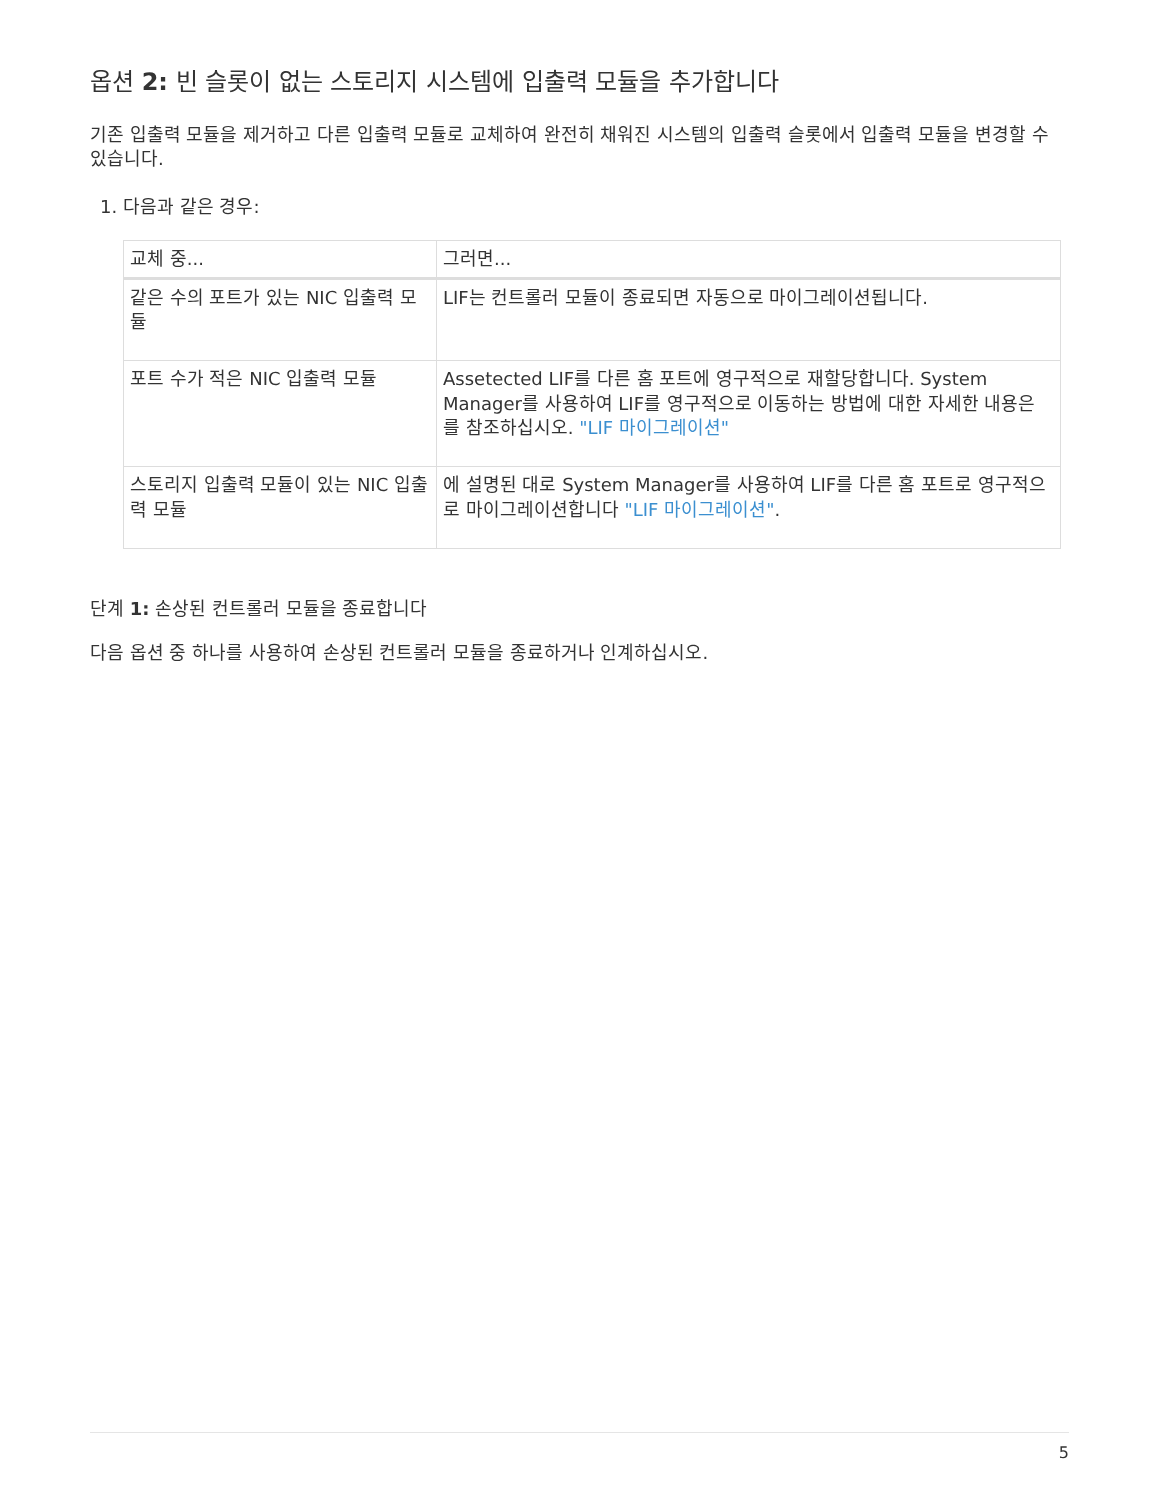옵션 2: 빈 슬롯이 없는 스토리지 시스템에 입출력 모듈을 추가합니다
기존 입출력 모듈을 제거하고 다른 입출력 모듈로 교체하여 완전히 채워진 시스템의 입출력 슬롯에서 입출력 모듈을 변경할 수 있습니다.
1. 다음과 같은 경우:
| 교체 중... | 그러면... |
| --- | --- |
| 같은 수의 포트가 있는 NIC 입출력 모듈 | LIF는 컨트롤러 모듈이 종료되면 자동으로 마이그레이션됩니다. |
| 포트 수가 적은 NIC 입출력 모듈 | Assetected LIF를 다른 홈 포트에 영구적으로 재할당합니다. System Manager를 사용하여 LIF를 영구적으로 이동하는 방법에 대한 자세한 내용은 를 참조하십시오. "LIF 마이그레이션" |
| 스토리지 입출력 모듈이 있는 NIC 입출력 모듈 | 에 설명된 대로 System Manager를 사용하여 LIF를 다른 홈 포트로 영구적으로 마이그레이션합니다 "LIF 마이그레이션" . |
단계 1: 손상된 컨트롤러 모듈을 종료합니다
다음 옵션 중 하나를 사용하여 손상된 컨트롤러 모듈을 종료하거나 인계하십시오.
5